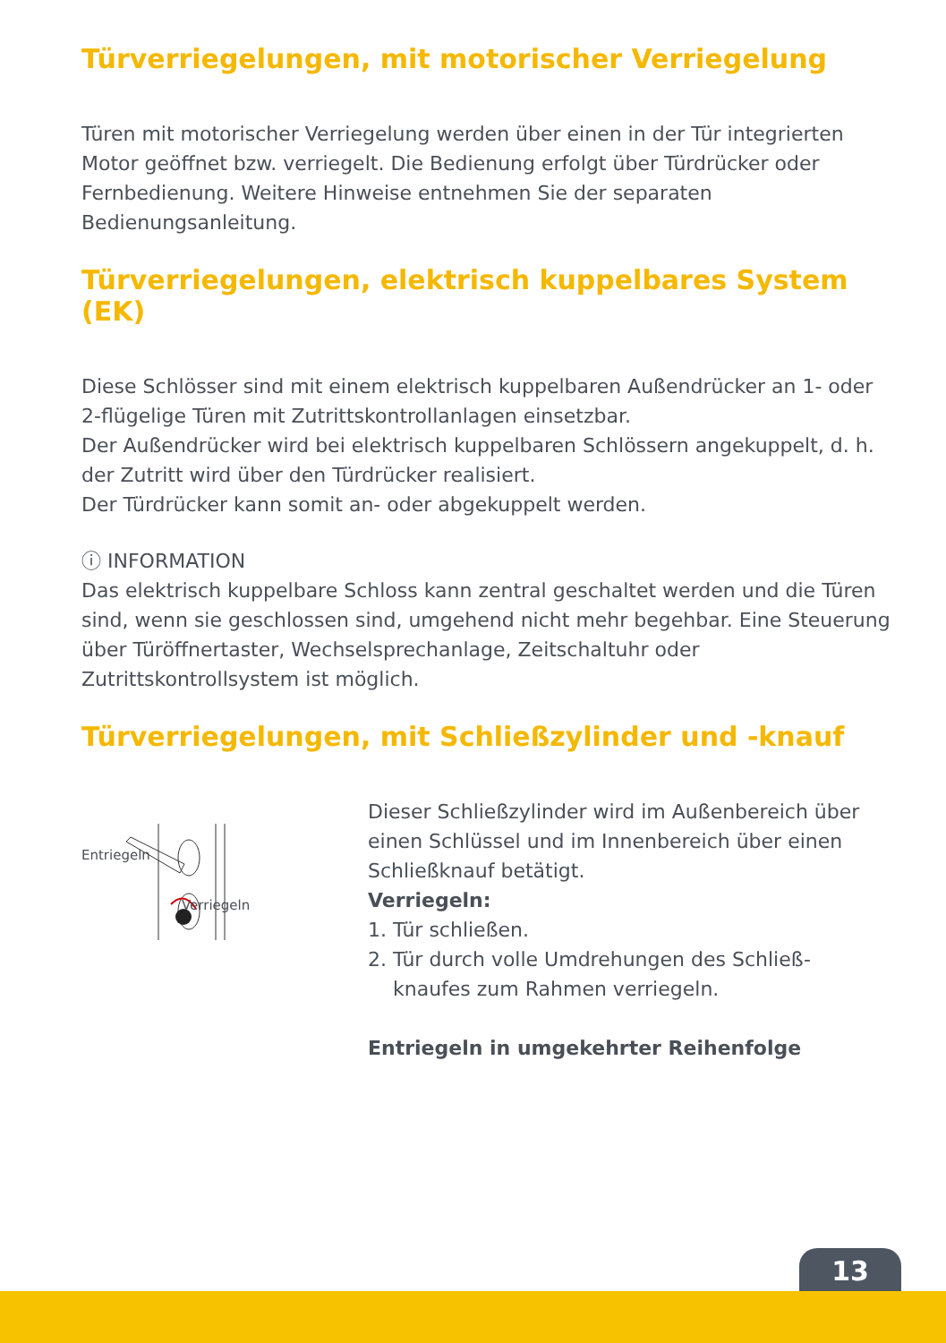Türverriegelungen, mit motorischer Verriegelung
Türen mit motorischer Verriegelung werden über einen in der Tür integrierten Motor geöffnet bzw. verriegelt. Die Bedienung erfolgt über Türdrücker oder Fernbedienung. Weitere Hinweise entnehmen Sie der separaten Bedienungsanleitung.
Türverriegelungen, elektrisch kuppelbares System (EK)
Diese Schlösser sind mit einem elektrisch kuppelbaren Außendrücker an 1- oder 2-flügelige Türen mit Zutrittskontrollanlagen einsetzbar.
Der Außendrücker wird bei elektrisch kuppelbaren Schlössern angekuppelt, d. h. der Zutritt wird über den Türdrücker realisiert.
Der Türdrücker kann somit an- oder abgekuppelt werden.
ⓘ INFORMATION
Das elektrisch kuppelbare Schloss kann zentral geschaltet werden und die Türen sind, wenn sie geschlossen sind, umgehend nicht mehr begehbar. Eine Steuerung über Türöffnertaster, Wechselsprechanlage, Zeitschaltuhr oder Zutrittskontrollsystem ist möglich.
Türverriegelungen, mit Schließzylinder und -knauf
Entriegeln
Verriegeln
Dieser Schließzylinder wird im Außenbereich über einen Schlüssel und im Innenbereich über einen Schließknauf betätigt.
Verriegeln:
1. Tür schließen.
2. Tür durch volle Umdrehungen des Schließ-
knaufes zum Rahmen verriegeln.
Entriegeln in umgekehrter Reihenfolge
13